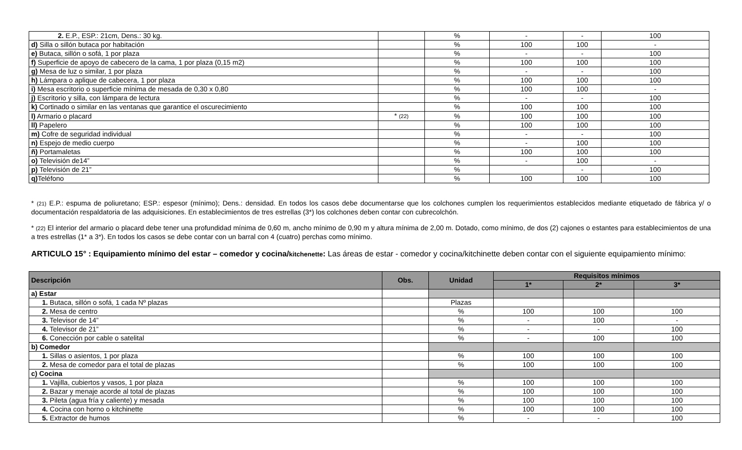| 2. E.P., ESP.: 21cm, Dens.: 30 kg. | | % | - | - | 100 |
| d) Silla o sillón butaca por habitación | | % | 100 | 100 | - |
| e) Butaca, sillón o sofá, 1 por plaza | | % | - | - | 100 |
| f) Superficie de apoyo de cabecero de la cama, 1 por plaza (0,15 m2) | | % | 100 | 100 | 100 |
| g) Mesa de luz o similar, 1 por plaza | | % | - | - | 100 |
| h) Lámpara o aplique de cabecera, 1 por plaza | | % | 100 | 100 | 100 |
| i) Mesa escritorio o superficie mínima de mesada de 0,30 x 0,80 | | % | 100 | 100 | - |
| j) Escritorio y silla, con lámpara de lectura | | % | - | - | 100 |
| k) Cortinado o similar en las ventanas que garantice el oscurecimiento | | % | 100 | 100 | 100 |
| l) Armario o placard | * (22) | % | 100 | 100 | 100 |
| ll) Papelero | | % | 100 | 100 | 100 |
| m) Cofre de seguridad individual | | % | - | - | 100 |
| n) Espejo de medio cuerpo | | % | - | 100 | 100 |
| ñ) Portamaletas | | % | 100 | 100 | 100 |
| o) Televisión de14” | | % | - | 100 | - |
| p) Televisión de 21” | | % | | - | 100 |
| q) Teléfono | | % | 100 | 100 | 100 |
* (21) E.P.: espuma de poliuretano; ESP.: espesor (mínimo); Dens.: densidad. En todos los casos debe documentarse que los colchones cumplen los requerimientos establecidos mediante etiquetado de fábrica y/ o documentación respaldatoria de las adquisiciones. En establecimientos de tres estrellas (3*) los colchones deben contar con cubrecolchón.
* (22) El interior del armario o placard debe tener una profundidad mínima de 0,60 m, ancho mínimo de 0,90 m y altura mínima de 2,00 m. Dotado, como mínimo, de dos (2) cajones o estantes para establecimientos de una a tres estrellas (1* a 3*). En todos los casos se debe contar con un barral con 4 (cuatro) perchas como mínimo.
ARTICULO 15° : Equipamiento mínimo del estar – comedor y cocina/kitchenette: Las áreas de estar - comedor y cocina/kitchinette deben contar con el siguiente equipamiento mínimo:
| Descripción | Obs. | Unidad | Requisitos mínimos | | |
| --- | --- | --- | --- | --- | --- |
| | | | 1* | 2* | 3* |
| a) Estar | | | | | |
| 1. Butaca, sillón o sofá, 1 cada Nº plazas | | Plazas | | | |
| 2. Mesa de centro | | % | 100 | 100 | 100 |
| 3. Televisor de 14” | | % | - | 100 | - |
| 4. Televisor de 21” | | % | - | - | 100 |
| 6. Conección por cable o satelital | | % | - | 100 | 100 |
| b) Comedor | | | | | |
| 1. Sillas o asientos, 1 por plaza | | % | 100 | 100 | 100 |
| 2. Mesa de comedor para el total de plazas | | % | 100 | 100 | 100 |
| c) Cocina | | | | | |
| 1. Vajilla, cubiertos y vasos, 1 por plaza | | % | 100 | 100 | 100 |
| 2. Bazar y menaje acorde al total de plazas | | % | 100 | 100 | 100 |
| 3. Pileta (agua fría y caliente) y mesada | | % | 100 | 100 | 100 |
| 4. Cocina con horno o kitchinette | | % | 100 | 100 | 100 |
| 5. Extractor de humos | | % | - | - | 100 |